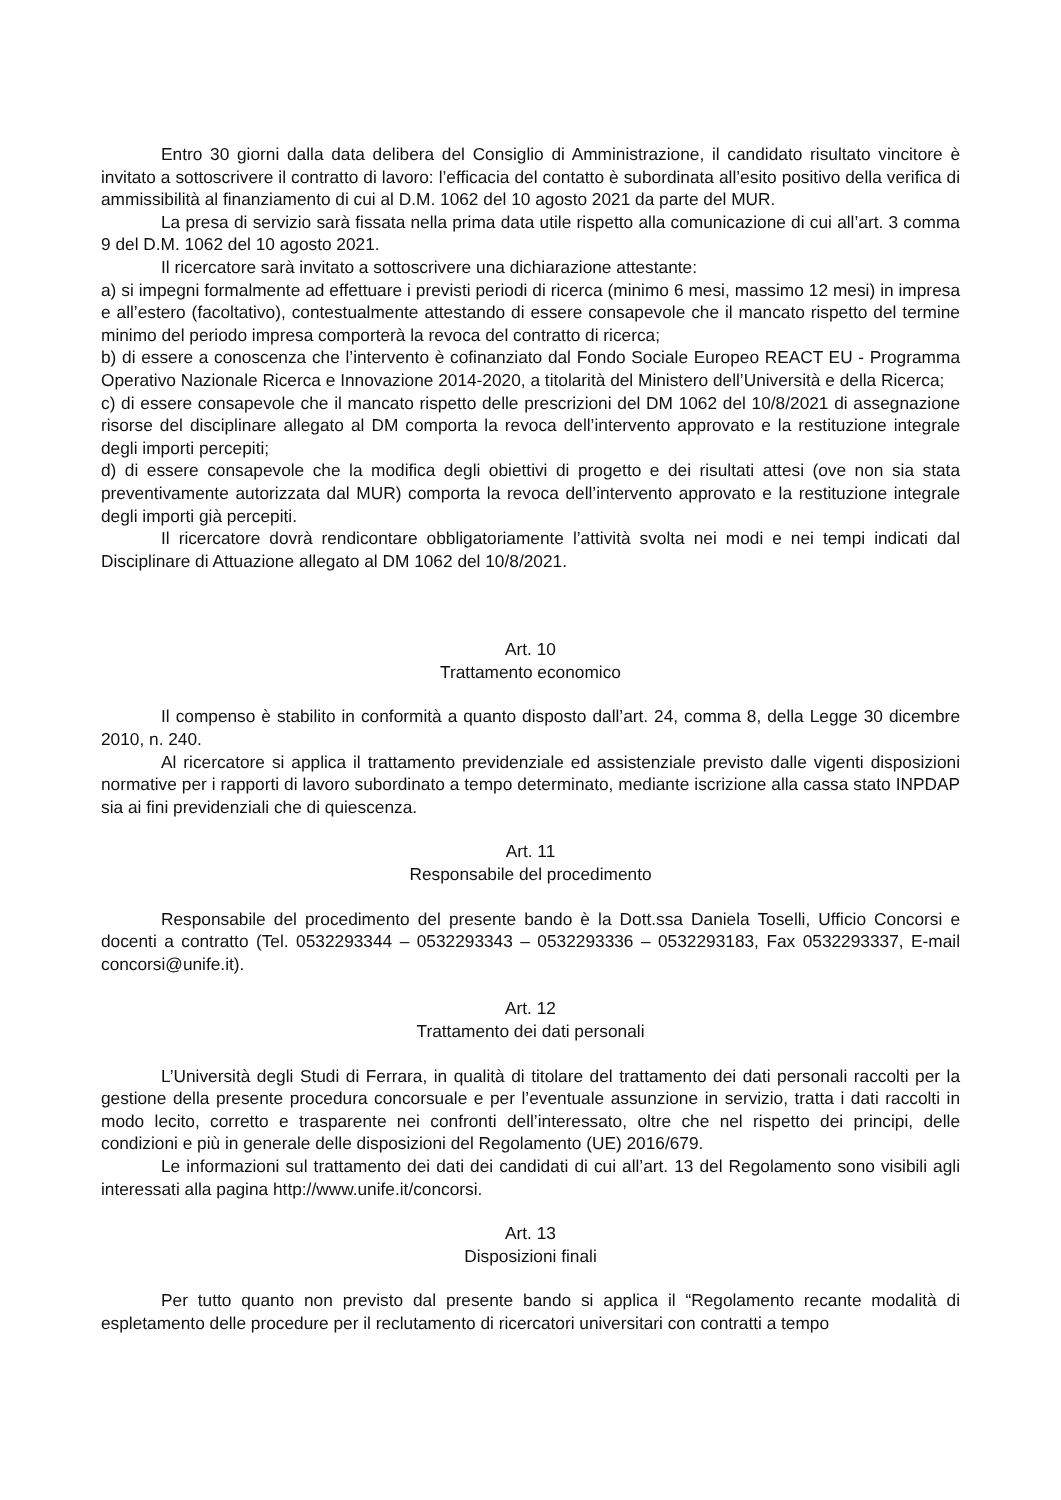Entro 30 giorni dalla data delibera del Consiglio di Amministrazione, il candidato risultato vincitore è invitato a sottoscrivere il contratto di lavoro: l’efficacia del contatto è subordinata all’esito positivo della verifica di ammissibilità al finanziamento di cui al D.M. 1062 del 10 agosto 2021 da parte del MUR.
La presa di servizio sarà fissata nella prima data utile rispetto alla comunicazione di cui all’art. 3 comma 9 del D.M. 1062 del 10 agosto 2021.
Il ricercatore sarà invitato a sottoscrivere una dichiarazione attestante:
a) si impegni formalmente ad effettuare i previsti periodi di ricerca (minimo 6 mesi, massimo 12 mesi) in impresa e all’estero (facoltativo), contestualmente attestando di essere consapevole che il mancato rispetto del termine minimo del periodo impresa comporterà la revoca del contratto di ricerca;
b) di essere a conoscenza che l’intervento è cofinanziato dal Fondo Sociale Europeo REACT EU - Programma Operativo Nazionale Ricerca e Innovazione 2014-2020, a titolarità del Ministero dell’Università e della Ricerca;
c) di essere consapevole che il mancato rispetto delle prescrizioni del DM 1062 del 10/8/2021 di assegnazione risorse del disciplinare allegato al DM comporta la revoca dell’intervento approvato e la restituzione integrale degli importi percepiti;
d) di essere consapevole che la modifica degli obiettivi di progetto e dei risultati attesi (ove non sia stata preventivamente autorizzata dal MUR) comporta la revoca dell’intervento approvato e la restituzione integrale degli importi già percepiti.
Il ricercatore dovrà rendicontare obbligatoriamente l’attività svolta nei modi e nei tempi indicati dal Disciplinare di Attuazione allegato al DM 1062 del 10/8/2021.
Art. 10
Trattamento economico
Il compenso è stabilito in conformità a quanto disposto dall’art. 24, comma 8, della Legge 30 dicembre 2010, n. 240.
Al ricercatore si applica il trattamento previdenziale ed assistenziale previsto dalle vigenti disposizioni normative per i rapporti di lavoro subordinato a tempo determinato, mediante iscrizione alla cassa stato INPDAP sia ai fini previdenziali che di quiescenza.
Art. 11
Responsabile del procedimento
Responsabile del procedimento del presente bando è la Dott.ssa Daniela Toselli, Ufficio Concorsi e docenti a contratto (Tel. 0532293344 – 0532293343 – 0532293336 – 0532293183, Fax 0532293337, E-mail concorsi@unife.it).
Art. 12
Trattamento dei dati personali
L’Università degli Studi di Ferrara, in qualità di titolare del trattamento dei dati personali raccolti per la gestione della presente procedura concorsuale e per l’eventuale assunzione in servizio, tratta i dati raccolti in modo lecito, corretto e trasparente nei confronti dell’interessato, oltre che nel rispetto dei principi, delle condizioni e più in generale delle disposizioni del Regolamento (UE) 2016/679.
Le informazioni sul trattamento dei dati dei candidati di cui all’art. 13 del Regolamento sono visibili agli interessati alla pagina http://www.unife.it/concorsi.
Art. 13
Disposizioni finali
Per tutto quanto non previsto dal presente bando si applica il “Regolamento recante modalità di espletamento delle procedure per il reclutamento di ricercatori universitari con contratti a tempo